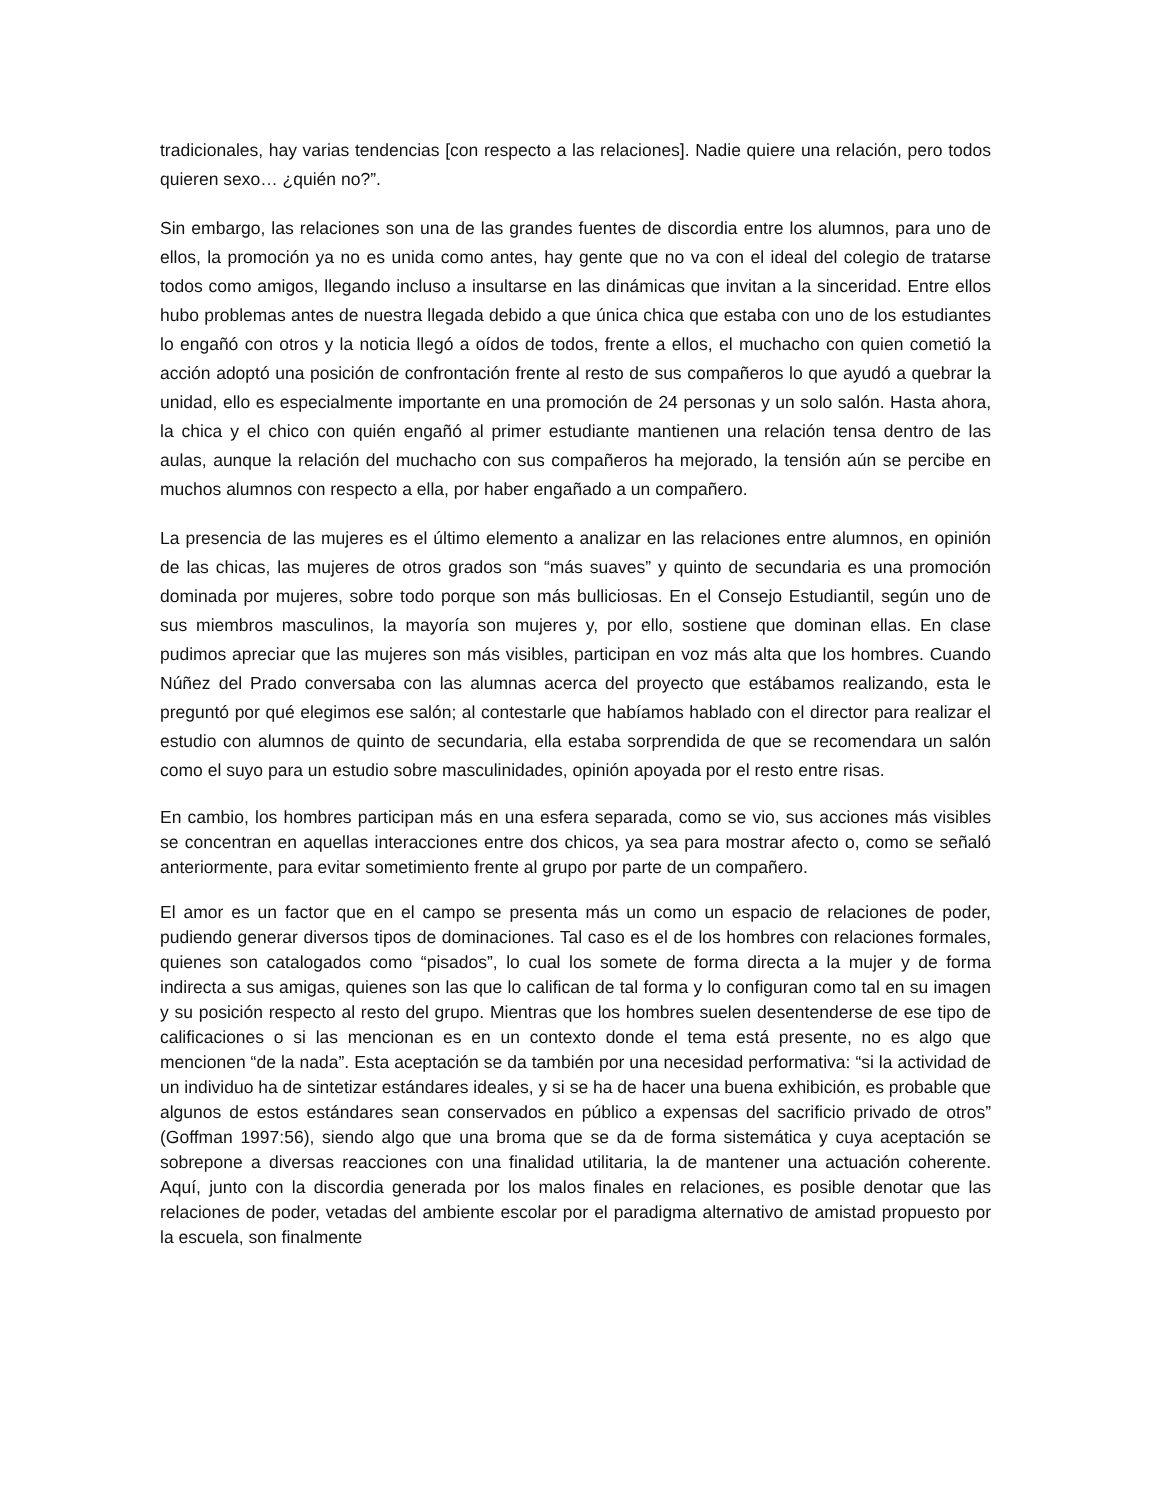tradicionales, hay varias tendencias [con respecto a las relaciones]. Nadie quiere una relación, pero todos quieren sexo… ¿quién no?”.
Sin embargo, las relaciones son una de las grandes fuentes de discordia entre los alumnos, para uno de ellos, la promoción ya no es unida como antes, hay gente que no va con el ideal del colegio de tratarse todos como amigos, llegando incluso a insultarse en las dinámicas que invitan a la sinceridad. Entre ellos hubo problemas antes de nuestra llegada debido a que única chica que estaba con uno de los estudiantes lo engañó con otros y la noticia llegó a oídos de todos, frente a ellos, el muchacho con quien cometió la acción adoptó una posición de confrontación frente al resto de sus compañeros lo que ayudó a quebrar la unidad, ello es especialmente importante en una promoción de 24 personas y un solo salón. Hasta ahora, la chica y el chico con quién engañó al primer estudiante mantienen una relación tensa dentro de las aulas, aunque la relación del muchacho con sus compañeros ha mejorado, la tensión aún se percibe en muchos alumnos con respecto a ella, por haber engañado a un compañero.
La presencia de las mujeres es el último elemento a analizar en las relaciones entre alumnos, en opinión de las chicas, las mujeres de otros grados son “más suaves” y quinto de secundaria es una promoción dominada por mujeres, sobre todo porque son más bulliciosas. En el Consejo Estudiantil, según uno de sus miembros masculinos, la mayoría son mujeres y, por ello, sostiene que dominan ellas. En clase pudimos apreciar que las mujeres son más visibles, participan en voz más alta que los hombres. Cuando Núñez del Prado conversaba con las alumnas acerca del proyecto que estábamos realizando, esta le preguntó por qué elegimos ese salón; al contestarle que habíamos hablado con el director para realizar el estudio con alumnos de quinto de secundaria, ella estaba sorprendida de que se recomendara un salón como el suyo para un estudio sobre masculinidades, opinión apoyada por el resto entre risas.
En cambio, los hombres participan más en una esfera separada, como se vio, sus acciones más visibles se concentran en aquellas interacciones entre dos chicos, ya sea para mostrar afecto o, como se señaló anteriormente, para evitar sometimiento frente al grupo por parte de un compañero.
El amor es un factor que en el campo se presenta más un como un espacio de relaciones de poder, pudiendo generar diversos tipos de dominaciones. Tal caso es el de los hombres con relaciones formales, quienes son catalogados como “pisados”, lo cual los somete de forma directa a la mujer y de forma indirecta a sus amigas, quienes son las que lo califican de tal forma y lo configuran como tal en su imagen y su posición respecto al resto del grupo. Mientras que los hombres suelen desentenderse de ese tipo de calificaciones o si las mencionan es en un contexto donde el tema está presente, no es algo que mencionen “de la nada”. Esta aceptación se da también por una necesidad performativa: “si la actividad de un individuo ha de sintetizar estándares ideales, y si se ha de hacer una buena exhibición, es probable que algunos de estos estándares sean conservados en público a expensas del sacrificio privado de otros” (Goffman 1997:56), siendo algo que una broma que se da de forma sistemática y cuya aceptación se sobrepone a diversas reacciones con una finalidad utilitaria, la de mantener una actuación coherente. Aquí, junto con la discordia generada por los malos finales en relaciones, es posible denotar que las relaciones de poder, vetadas del ambiente escolar por el paradigma alternativo de amistad propuesto por la escuela, son finalmente